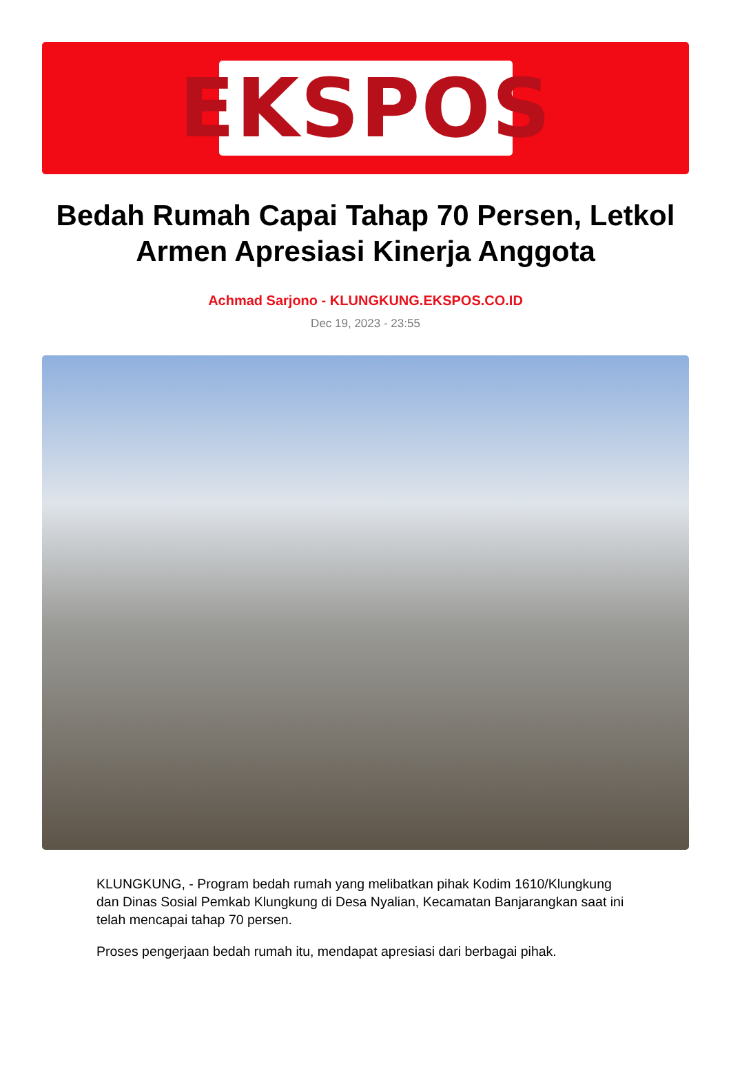EKSPOS
Bedah Rumah Capai Tahap 70 Persen, Letkol Armen Apresiasi Kinerja Anggota
Achmad Sarjono - KLUNGKUNG.EKSPOS.CO.ID
Dec 19, 2023 - 23:55
KLUNGKUNG, - Program bedah rumah yang melibatkan pihak Kodim 1610/Klungkung dan Dinas Sosial Pemkab Klungkung di Desa Nyalian, Kecamatan Banjarangkan saat ini telah mencapai tahap 70 persen.
Proses pengerjaan bedah rumah itu, mendapat apresiasi dari berbagai pihak.